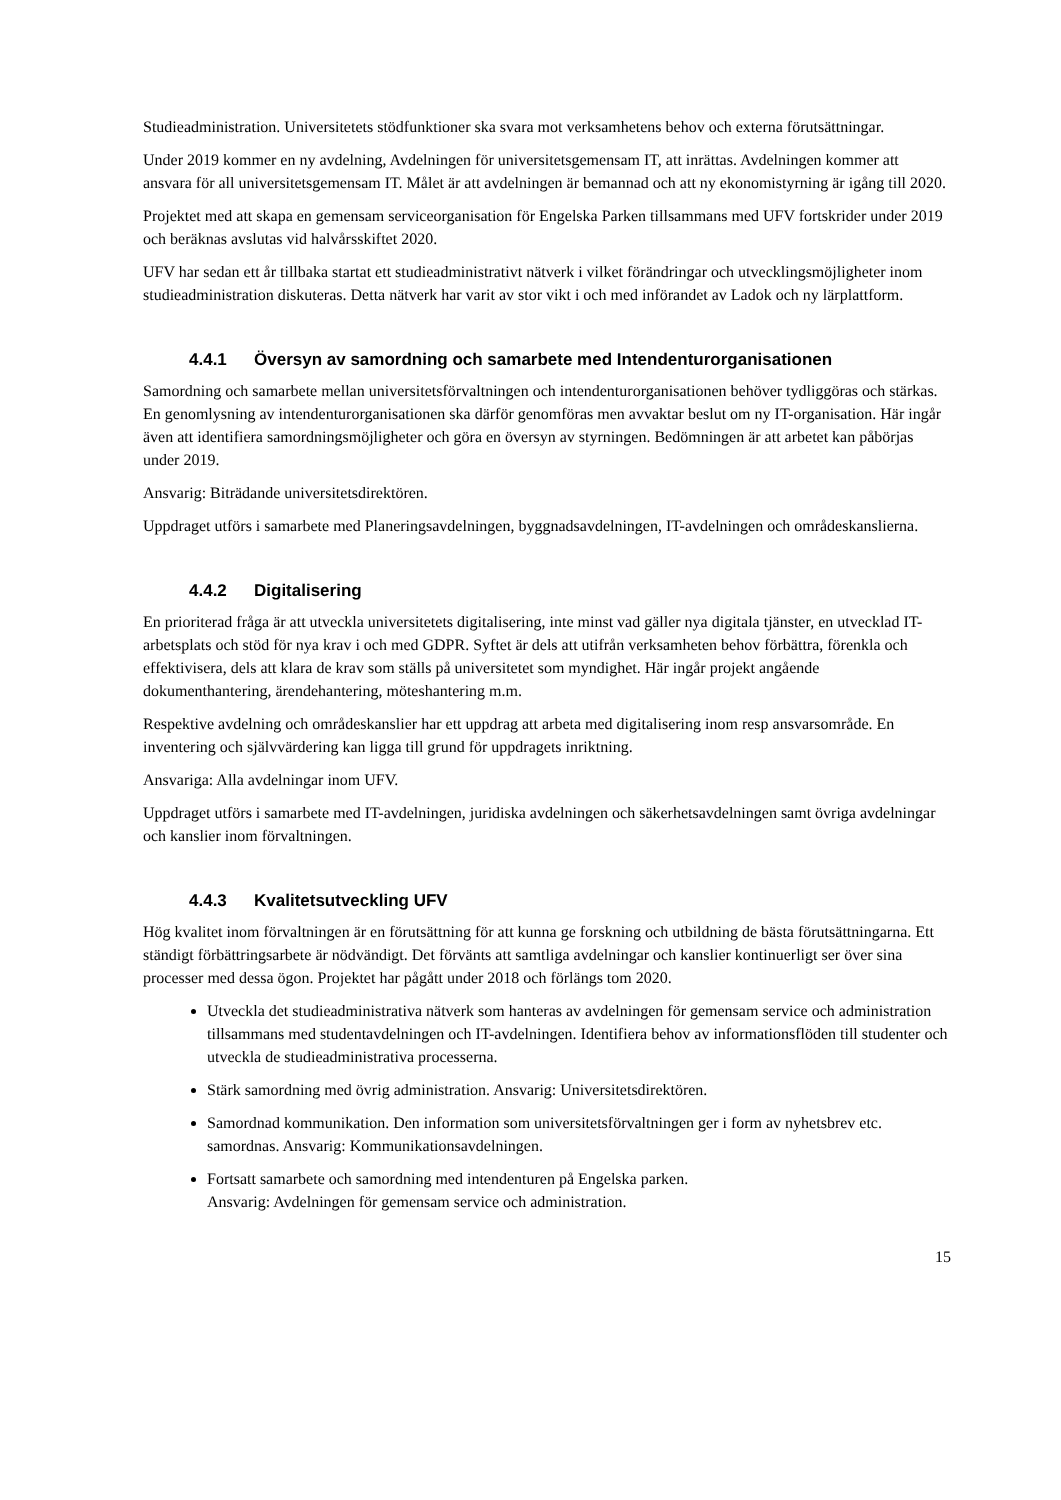Studieadministration. Universitetets stödfunktioner ska svara mot verksamhetens behov och externa förutsättningar.
Under 2019 kommer en ny avdelning, Avdelningen för universitetsgemensam IT, att inrättas. Avdelningen kommer att ansvara för all universitetsgemensam IT. Målet är att avdelningen är bemannad och att ny ekonomistyrning är igång till 2020.
Projektet med att skapa en gemensam serviceorganisation för Engelska Parken tillsammans med UFV fortskrider under 2019 och beräknas avslutas vid halvårsskiftet 2020.
UFV har sedan ett år tillbaka startat ett studieadministrativt nätverk i vilket förändringar och utvecklingsmöjligheter inom studieadministration diskuteras. Detta nätverk har varit av stor vikt i och med införandet av Ladok och ny lärplattform.
4.4.1 Översyn av samordning och samarbete med Intendenturorganisationen
Samordning och samarbete mellan universitetsförvaltningen och intendenturorganisationen behöver tydliggöras och stärkas. En genomlysning av intendenturorganisationen ska därför genomföras men avvaktar beslut om ny IT-organisation. Här ingår även att identifiera samordningsmöjligheter och göra en översyn av styrningen. Bedömningen är att arbetet kan påbörjas under 2019.
Ansvarig: Biträdande universitetsdirektören.
Uppdraget utförs i samarbete med Planeringsavdelningen, byggnadsavdelningen, IT-avdelningen och områdeskanslierna.
4.4.2 Digitalisering
En prioriterad fråga är att utveckla universitetets digitalisering, inte minst vad gäller nya digitala tjänster, en utvecklad IT-arbetsplats och stöd för nya krav i och med GDPR. Syftet är dels att utifrån verksamheten behov förbättra, förenkla och effektivisera, dels att klara de krav som ställs på universitetet som myndighet. Här ingår projekt angående dokumenthantering, ärendehantering, möteshantering m.m.
Respektive avdelning och områdeskanslier har ett uppdrag att arbeta med digitalisering inom resp ansvarsområde. En inventering och självvärdering kan ligga till grund för uppdragets inriktning.
Ansvariga: Alla avdelningar inom UFV.
Uppdraget utförs i samarbete med IT-avdelningen, juridiska avdelningen och säkerhetsavdelningen samt övriga avdelningar och kanslier inom förvaltningen.
4.4.3 Kvalitetsutveckling UFV
Hög kvalitet inom förvaltningen är en förutsättning för att kunna ge forskning och utbildning de bästa förutsättningarna. Ett ständigt förbättringsarbete är nödvändigt. Det förvänts att samtliga avdelningar och kanslier kontinuerligt ser över sina processer med dessa ögon. Projektet har pågått under 2018 och förlängs tom 2020.
Utveckla det studieadministrativa nätverk som hanteras av avdelningen för gemensam service och administration tillsammans med studentavdelningen och IT-avdelningen. Identifiera behov av informationsflöden till studenter och utveckla de studieadministrativa processerna.
Stärk samordning med övrig administration. Ansvarig: Universitetsdirektören.
Samordnad kommunikation. Den information som universitetsförvaltningen ger i form av nyhetsbrev etc. samordnas. Ansvarig: Kommunikationsavdelningen.
Fortsatt samarbete och samordning med intendenturen på Engelska parken.
Ansvarig: Avdelningen för gemensam service och administration.
15